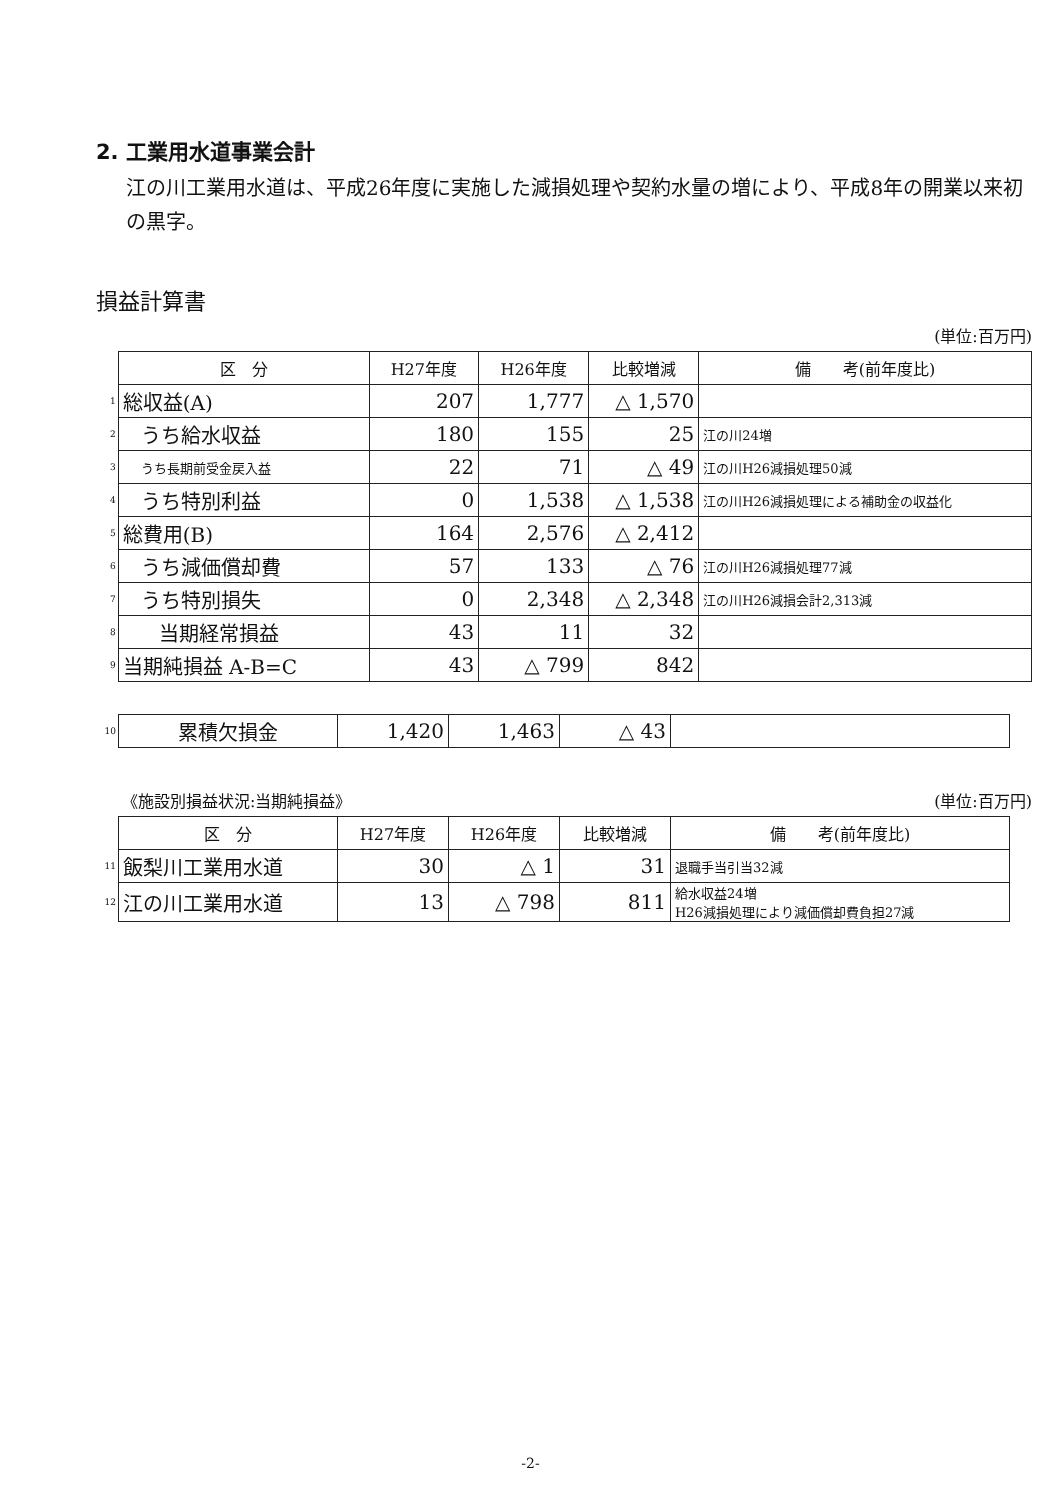2. 工業用水道事業会計
江の川工業用水道は、平成26年度に実施した減損処理や契約水量の増により、平成8年の開業以来初の黒字。
損益計算書
(単位:百万円)
| | 区 分 | H27年度 | H26年度 | 比較増減 | 備 考(前年度比) |
| 1 | 総収益(A) | 207 | 1,777 | △ 1,570 | |
| 2 | うち給水収益 | 180 | 155 | 25 | 江の川24増 |
| 3 | うち長期前受金戻入益 | 22 | 71 | △ 49 | 江の川H26減損処理50減 |
| 4 | うち特別利益 | 0 | 1,538 | △ 1,538 | 江の川H26減損処理による補助金の収益化 |
| 5 | 総費用(B) | 164 | 2,576 | △ 2,412 | |
| 6 | うち減価償却費 | 57 | 133 | △ 76 | 江の川H26減損処理77減 |
| 7 | うち特別損失 | 0 | 2,348 | △ 2,348 | 江の川H26減損会計2,313減 |
| 8 | 当期経常損益 | 43 | 11 | 32 | |
| 9 | 当期純損益 A-B=C | 43 | △ 799 | 842 | |
| 10 | 累積欠損金 | 1,420 | 1,463 | △ 43 | |
《施設別損益状況:当期純損益》 (単位:百万円)
| | 区 分 | H27年度 | H26年度 | 比較増減 | 備 考(前年度比) |
| 11 | 飯梨川工業用水道 | 30 | △ 1 | 31 | 退職手当引当32減 |
| 12 | 江の川工業用水道 | 13 | △ 798 | 811 | 給水収益24増 H26減損処理により減価償却費負担27減 |
-2-